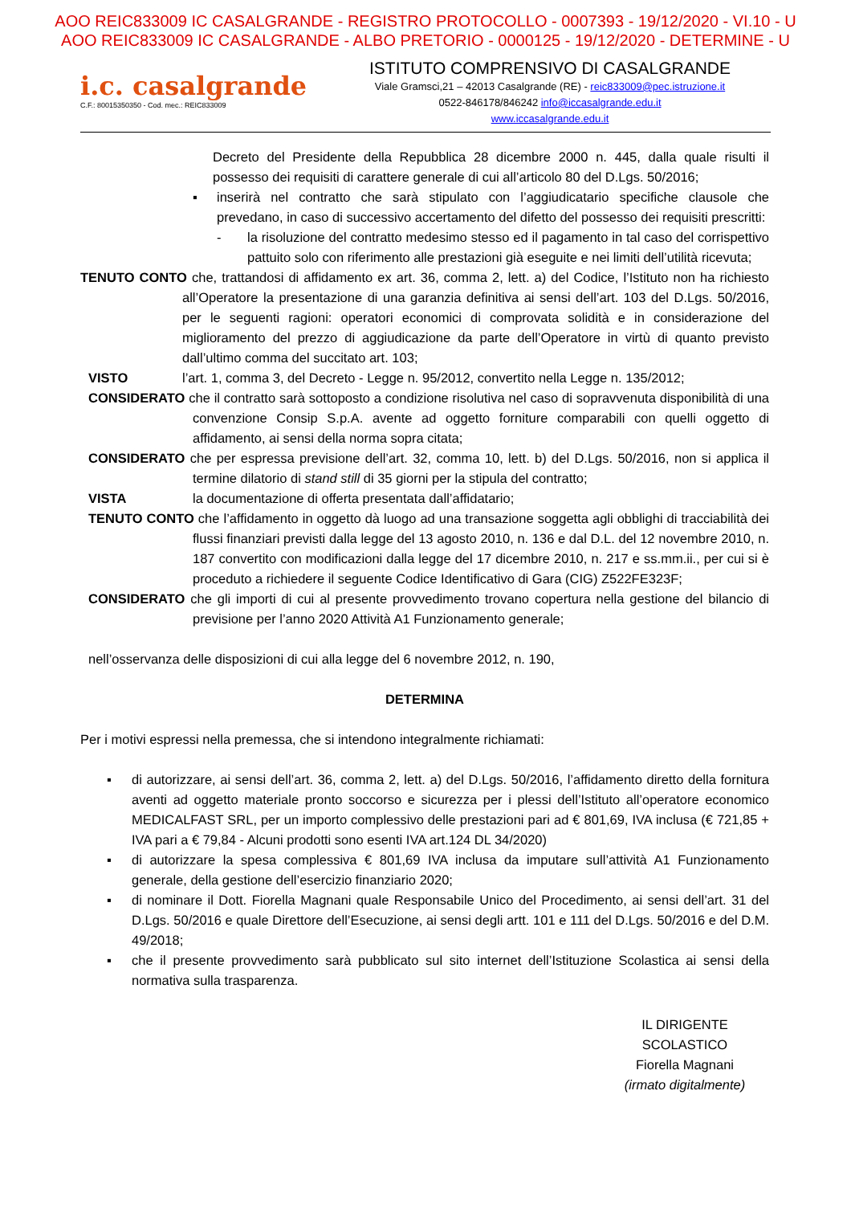AOO REIC833009 IC CASALGRANDE - REGISTRO PROTOCOLLO - 0007393 - 19/12/2020 - VI.10 - U
AOO REIC833009 IC CASALGRANDE - ALBO PRETORIO - 0000125 - 19/12/2020 - DETERMINE - U
i.c. casalgrande
C.F.: 80015350350 - Cod. mec.: REIC833009
ISTITUTO COMPRENSIVO DI CASALGRANDE
Viale Gramsci,21 – 42013 Casalgrande (RE) - reic833009@pec.istruzione.it
0522-846178/846242 info@iccasalgrande.edu.it
www.iccasalgrande.edu.it
Decreto del Presidente della Repubblica 28 dicembre 2000 n. 445, dalla quale risulti il possesso dei requisiti di carattere generale di cui all’articolo 80 del D.Lgs. 50/2016;
▪ inserirà nel contratto che sarà stipulato con l’aggiudicatario specifiche clausole che prevedano, in caso di successivo accertamento del difetto del possesso dei requisiti prescritti:
- la risoluzione del contratto medesimo stesso ed il pagamento in tal caso del corrispettivo pattuito solo con riferimento alle prestazioni già eseguite e nei limiti dell’utilità ricevuta;
TENUTO CONTO che, trattandosi di affidamento ex art. 36, comma 2, lett. a) del Codice, l’Istituto non ha richiesto all’Operatore la presentazione di una garanzia definitiva ai sensi dell’art. 103 del D.Lgs. 50/2016, per le seguenti ragioni: operatori economici di comprovata solidità e in considerazione del miglioramento del prezzo di aggiudicazione da parte dell’Operatore in virtù di quanto previsto dall’ultimo comma del succitato art. 103;
VISTO l’art. 1, comma 3, del Decreto - Legge n. 95/2012, convertito nella Legge n. 135/2012;
CONSIDERATO che il contratto sarà sottoposto a condizione risolutiva nel caso di sopravvenuta disponibilità di una convenzione Consip S.p.A. avente ad oggetto forniture comparabili con quelli oggetto di affidamento, ai sensi della norma sopra citata;
CONSIDERATO che per espressa previsione dell’art. 32, comma 10, lett. b) del D.Lgs. 50/2016, non si applica il termine dilatorio di stand still di 35 giorni per la stipula del contratto;
VISTA la documentazione di offerta presentata dall’affidatario;
TENUTO CONTO che l’affidamento in oggetto dà luogo ad una transazione soggetta agli obblighi di tracciabilità dei flussi finanziari previsti dalla legge del 13 agosto 2010, n. 136 e dal D.L. del 12 novembre 2010, n. 187 convertito con modificazioni dalla legge del 17 dicembre 2010, n. 217 e ss.mm.ii., per cui si è proceduto a richiedere il seguente Codice Identificativo di Gara (CIG) Z522FE323F;
CONSIDERATO che gli importi di cui al presente provvedimento trovano copertura nella gestione del bilancio di previsione per l’anno 2020 Attività A1 Funzionamento generale;
nell’osservanza delle disposizioni di cui alla legge del 6 novembre 2012, n. 190,
DETERMINA
Per i motivi espressi nella premessa, che si intendono integralmente richiamati:
▪ di autorizzare, ai sensi dell’art. 36, comma 2, lett. a) del D.Lgs. 50/2016, l’affidamento diretto della fornitura aventi ad oggetto materiale pronto soccorso e sicurezza per i plessi dell’Istituto all’operatore economico MEDICALFAST SRL, per un importo complessivo delle prestazioni pari ad € 801,69, IVA inclusa (€ 721,85 + IVA pari a € 79,84 - Alcuni prodotti sono esenti IVA art.124 DL 34/2020)
▪ di autorizzare la spesa complessiva € 801,69 IVA inclusa da imputare sull’attività A1 Funzionamento generale, della gestione dell’esercizio finanziario 2020;
▪ di nominare il Dott. Fiorella Magnani quale Responsabile Unico del Procedimento, ai sensi dell’art. 31 del D.Lgs. 50/2016 e quale Direttore dell’Esecuzione, ai sensi degli artt. 101 e 111 del D.Lgs. 50/2016 e del D.M. 49/2018;
▪ che il presente provvedimento sarà pubblicato sul sito internet dell’Istituzione Scolastica ai sensi della normativa sulla trasparenza.
IL DIRIGENTE SCOLASTICO
Fiorella Magnani
(irmato digitalmente)